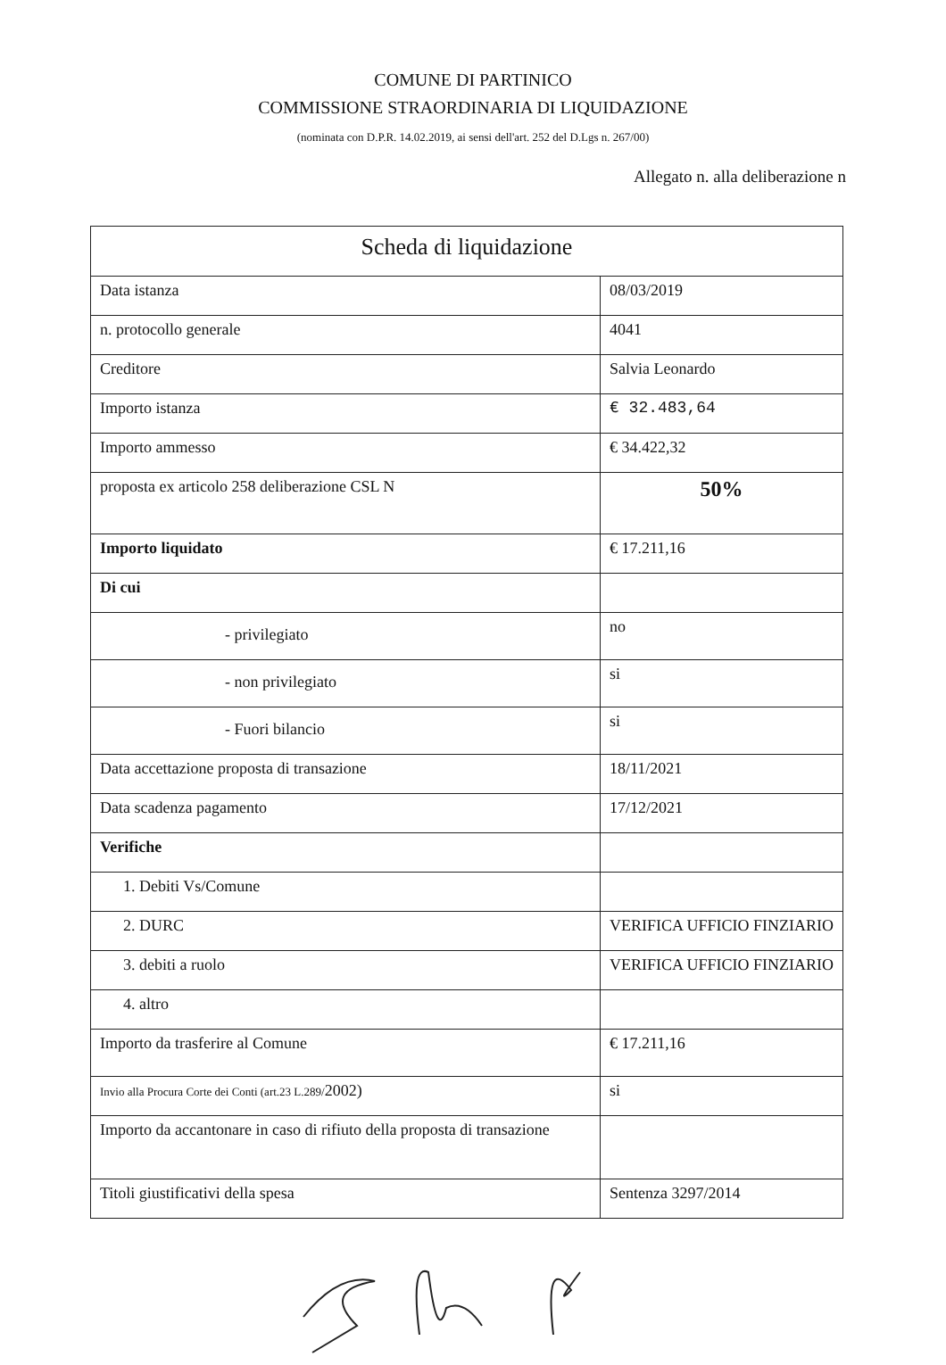COMUNE DI PARTINICO
COMMISSIONE STRAORDINARIA DI LIQUIDAZIONE
(nominata con D.P.R. 14.02.2019, ai sensi dell'art. 252 del D.Lgs n. 267/00)
Allegato n. alla deliberazione n
| Scheda di liquidazione | |
| Data istanza | 08/03/2019 |
| n. protocollo generale | 4041 |
| Creditore | Salvia Leonardo |
| Importo istanza | € 32.483,64 |
| Importo ammesso | € 34.422,32 |
| proposta ex articolo 258 deliberazione CSL N | 50% |
| Importo liquidato | € 17.211,16 |
| Di cui | |
| - privilegiato | no |
| - non privilegiato | si |
| - Fuori bilancio | si |
| Data accettazione proposta di transazione | 18/11/2021 |
| Data scadenza pagamento | 17/12/2021 |
| Verifiche | |
| 1. Debiti Vs/Comune | |
| 2. DURC | VERIFICA UFFICIO FINZIARIO |
| 3. debiti a ruolo | VERIFICA UFFICIO FINZIARIO |
| 4. altro | |
| Importo da trasferire al Comune | € 17.211,16 |
| Invio alla Procura Corte dei Conti (art.23 L.289/ 2002) | si |
| Importo da accantonare in caso di rifiuto della proposta di transazione | |
| Titoli giustificativi della spesa | Sentenza 3297/2014 |